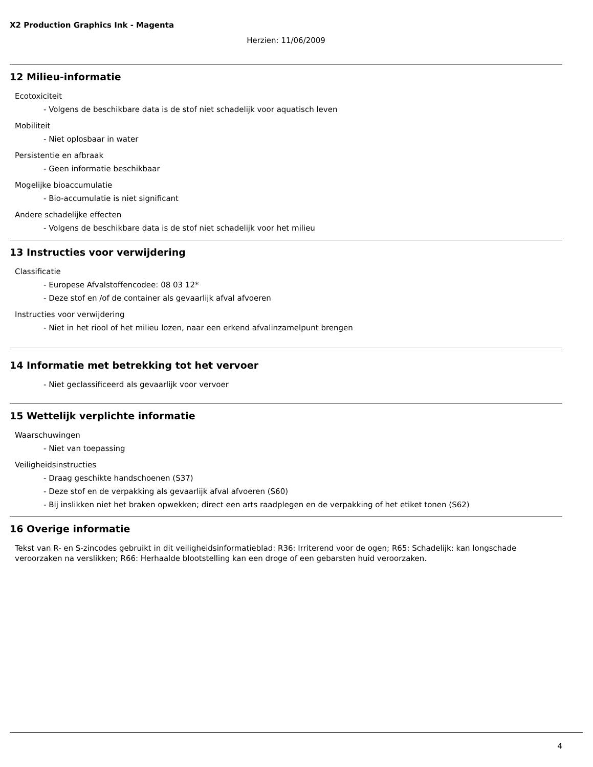X2 Production Graphics Ink - Magenta
Herzien: 11/06/2009
12 Milieu-informatie
Ecotoxiciteit
- Volgens de beschikbare data is de stof niet schadelijk voor aquatisch leven
Mobiliteit
- Niet oplosbaar in water
Persistentie en afbraak
- Geen informatie beschikbaar
Mogelijke bioaccumulatie
- Bio-accumulatie is niet significant
Andere schadelijke effecten
- Volgens de beschikbare data is de stof niet schadelijk voor het milieu
13 Instructies voor verwijdering
Classificatie
- Europese Afvalstoffencodee: 08 03 12*
- Deze stof en /of de container als gevaarlijk afval afvoeren
Instructies voor verwijdering
- Niet in het riool of het milieu lozen, naar een erkend afvalinzamelpunt brengen
14 Informatie met betrekking tot het vervoer
- Niet geclassificeerd als gevaarlijk voor vervoer
15 Wettelijk verplichte informatie
Waarschuwingen
- Niet van toepassing
Veiligheidsinstructies
- Draag geschikte handschoenen (S37)
- Deze stof en de verpakking als gevaarlijk afval afvoeren (S60)
- Bij inslikken niet het braken opwekken; direct een arts raadplegen en de verpakking of het etiket tonen (S62)
16 Overige informatie
Tekst van R- en S-zincodes gebruikt in dit veiligheidsinformatieblad: R36: Irriterend voor de ogen; R65: Schadelijk: kan longschade veroorzaken na verslikken; R66: Herhaalde blootstelling kan een droge of een gebarsten huid veroorzaken.
4